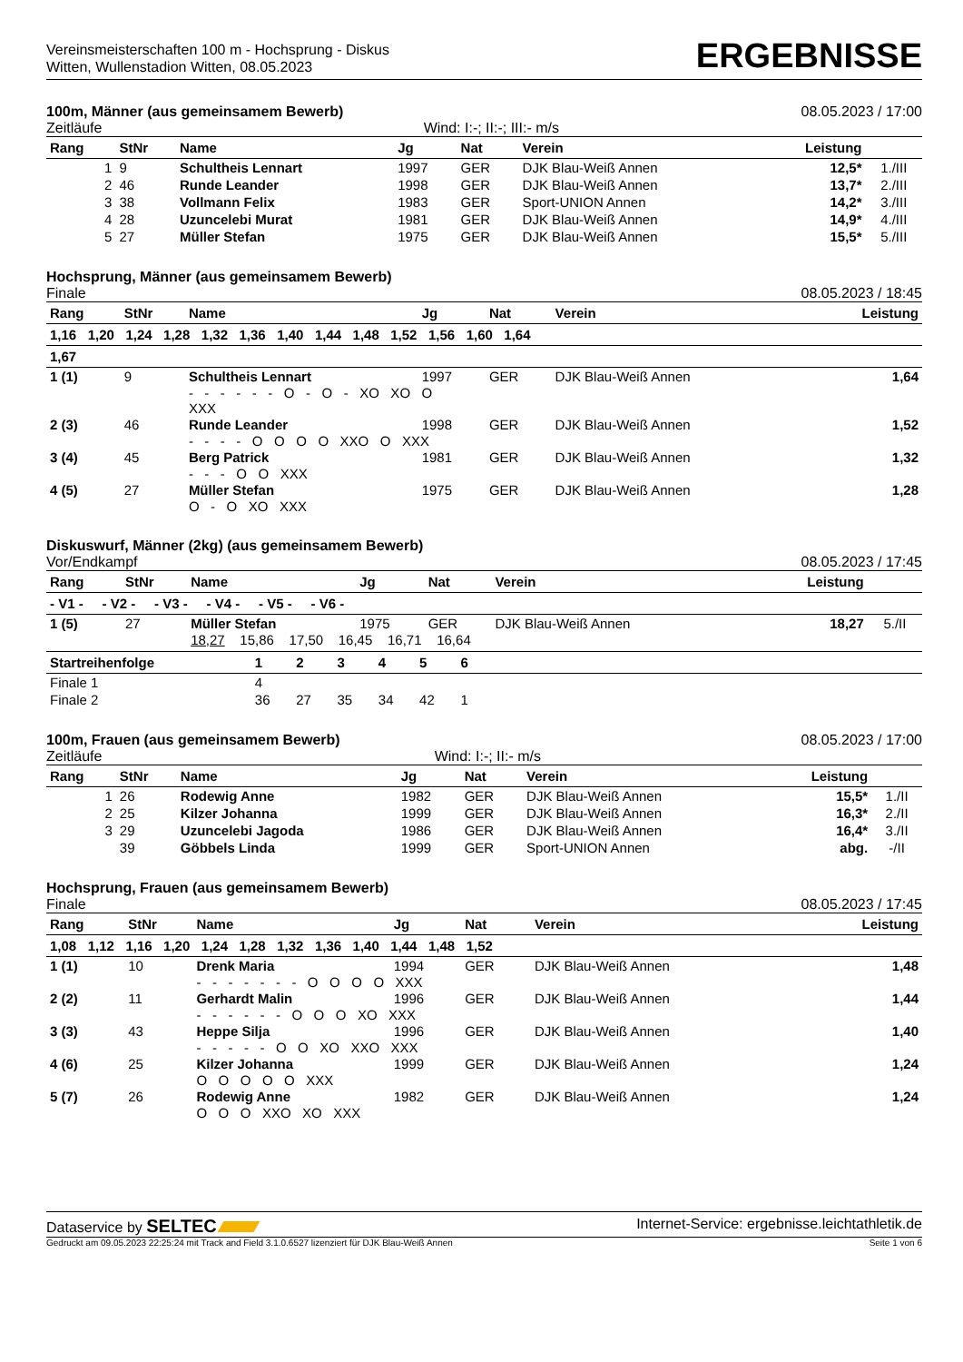Vereinsmeisterschaften 100 m - Hochsprung - Diskus
Witten, Wullenstadion Witten, 08.05.2023
ERGEBNISSE
100m, Männer (aus gemeinsamem Bewerb) 08.05.2023 / 17:00
Zeitläufe Wind: I:-; II:-; III:- m/s
| Rang | StNr | Name | Jg | Nat | Verein | Leistung | |
| --- | --- | --- | --- | --- | --- | --- | --- |
| 1 | 9 | Schultheis Lennart | 1997 | GER | DJK Blau-Weiß Annen | 12,5* | 1./III |
| 2 | 46 | Runde Leander | 1998 | GER | DJK Blau-Weiß Annen | 13,7* | 2./III |
| 3 | 38 | Vollmann Felix | 1983 | GER | Sport-UNION Annen | 14,2* | 3./III |
| 4 | 28 | Uzuncelebi Murat | 1981 | GER | DJK Blau-Weiß Annen | 14,9* | 4./III |
| 5 | 27 | Müller Stefan | 1975 | GER | DJK Blau-Weiß Annen | 15,5* | 5./III |
Hochsprung, Männer (aus gemeinsamem Bewerb)
Finale 08.05.2023 / 18:45
| Rang | StNr | Name | Jg | Nat | Verein | Leistung |
| --- | --- | --- | --- | --- | --- | --- |
| 1,16 1,20 1,24 1,28 1,32 1,36 1,40 1,44 1,48 1,52 1,56 1,60 1,64 | | | | | | |
| 1,67 | | | | | | |
| 1 (1) | 9 | Schultheis Lennart | 1997 | GER | DJK Blau-Weiß Annen | 1,64 |
| | | - - - - - - O - O - XO XO O XXX | | | | |
| 2 (3) | 46 | Runde Leander | 1998 | GER | DJK Blau-Weiß Annen | 1,52 |
| | | - - - - O O O O XXO O XXX | | | | |
| 3 (4) | 45 | Berg Patrick | 1981 | GER | DJK Blau-Weiß Annen | 1,32 |
| | | - - - O O XXX | | | | |
| 4 (5) | 27 | Müller Stefan | 1975 | GER | DJK Blau-Weiß Annen | 1,28 |
| | | O - O XO XXX | | | | |
Diskuswurf, Männer (2kg) (aus gemeinsamem Bewerb)
Vor/Endkampf 08.05.2023 / 17:45
| Rang | StNr | Name | Jg | Nat | Verein | Leistung | |
| --- | --- | --- | --- | --- | --- | --- | --- |
| - V1 - - V2 - - V3 - - V4 - - V5 - - V6 - | | | | | | | |
| 1 (5) | 27 | Müller Stefan | 1975 | GER | DJK Blau-Weiß Annen | 18,27 | 5./II |
| | | 18,27 15,86 17,50 16,45 16,71 16,64 | | | | | |
| Startreihenfolge | 1 | 2 | 3 | 4 | 5 | 6 | |
| --- | --- | --- | --- | --- | --- | --- | --- |
| Finale 1 | 4 | | | | | | |
| Finale 2 | 36 | 27 | 35 | 34 | 42 | 1 | |
100m, Frauen (aus gemeinsamem Bewerb) 08.05.2023 / 17:00
Zeitläufe Wind: I:-; II:- m/s
| Rang | StNr | Name | Jg | Nat | Verein | Leistung | |
| --- | --- | --- | --- | --- | --- | --- | --- |
| 1 | 26 | Rodewig Anne | 1982 | GER | DJK Blau-Weiß Annen | 15,5* | 1./II |
| 2 | 25 | Kilzer Johanna | 1999 | GER | DJK Blau-Weiß Annen | 16,3* | 2./II |
| 3 | 29 | Uzuncelebi Jagoda | 1986 | GER | DJK Blau-Weiß Annen | 16,4* | 3./II |
| | 39 | Göbbels Linda | 1999 | GER | Sport-UNION Annen | abg. | -/II |
Hochsprung, Frauen (aus gemeinsamem Bewerb)
Finale 08.05.2023 / 17:45
| Rang | StNr | Name | Jg | Nat | Verein | Leistung |
| --- | --- | --- | --- | --- | --- | --- |
| 1,08 1,12 1,16 1,20 1,24 1,28 1,32 1,36 1,40 1,44 1,48 1,52 | | | | | | |
| 1 (1) | 10 | Drenk Maria | 1994 | GER | DJK Blau-Weiß Annen | 1,48 |
| | | - - - - - - - O O O O XXX | | | | |
| 2 (2) | 11 | Gerhardt Malin | 1996 | GER | DJK Blau-Weiß Annen | 1,44 |
| | | - - - - - - O O O XO XXX | | | | |
| 3 (3) | 43 | Heppe Silja | 1996 | GER | DJK Blau-Weiß Annen | 1,40 |
| | | - - - - - O O XO XXO XXX | | | | |
| 4 (6) | 25 | Kilzer Johanna | 1999 | GER | DJK Blau-Weiß Annen | 1,24 |
| | | O O O O O XXX | | | | |
| 5 (7) | 26 | Rodewig Anne | 1982 | GER | DJK Blau-Weiß Annen | 1,24 |
| | | O O O XXO XO XXX | | | | |
Dataservice by SELTEC Internet-Service: ergebnisse.leichtathletik.de
Gedruckt am 09.05.2023 22:25:24 mit Track and Field 3.1.0.6527 lizenziert für DJK Blau-Weiß Annen Seite 1 von 6